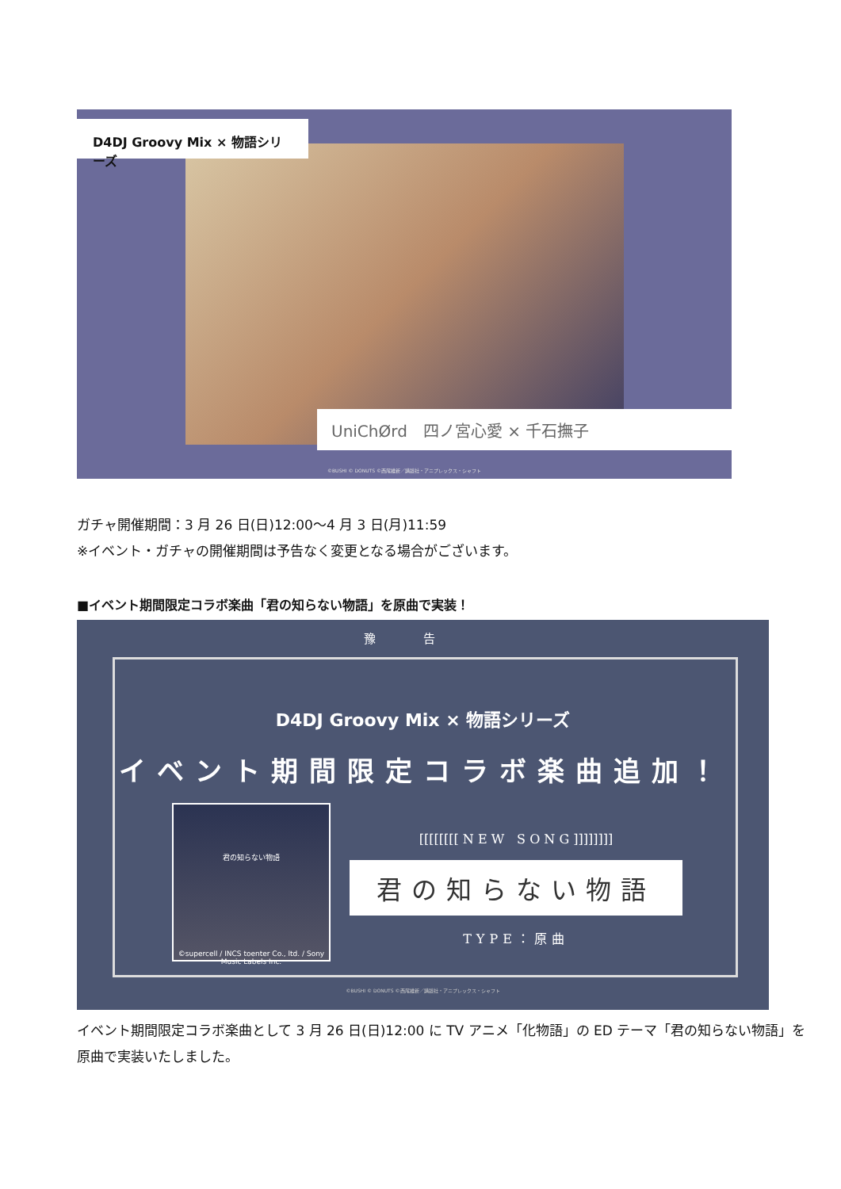D4DJ Groovy Mix × 物語シリーズ
UniChØrd　四ノ宮心愛 × 千石撫子
©BUSHI © DONUTS ©西尾維新／講談社・アニプレックス・シャフト
ガチャ開催期間：3 月 26 日(日)12:00〜4 月 3 日(月)11:59
※イベント・ガチャの開催期間は予告なく変更となる場合がございます。
■イベント期間限定コラボ楽曲「君の知らない物語」を原曲で実装！
豫告
D4DJ Groovy Mix × 物語シリーズ
イベント期間限定コラボ楽曲追加！
君の知らない物語
©supercell / INCS toenter Co., ltd. / Sony Music Labels Inc.
[[[[[[[[ N E W　S O N G ]]]]]]]]
君の知らない物語
TYPE：原曲
©BUSHI © DONUTS ©西尾維新／講談社・アニプレックス・シャフト
イベント期間限定コラボ楽曲として 3 月 26 日(日)12:00 に TV アニメ「化物語」の ED テーマ「君の知らない物語」を
原曲で実装いたしました。